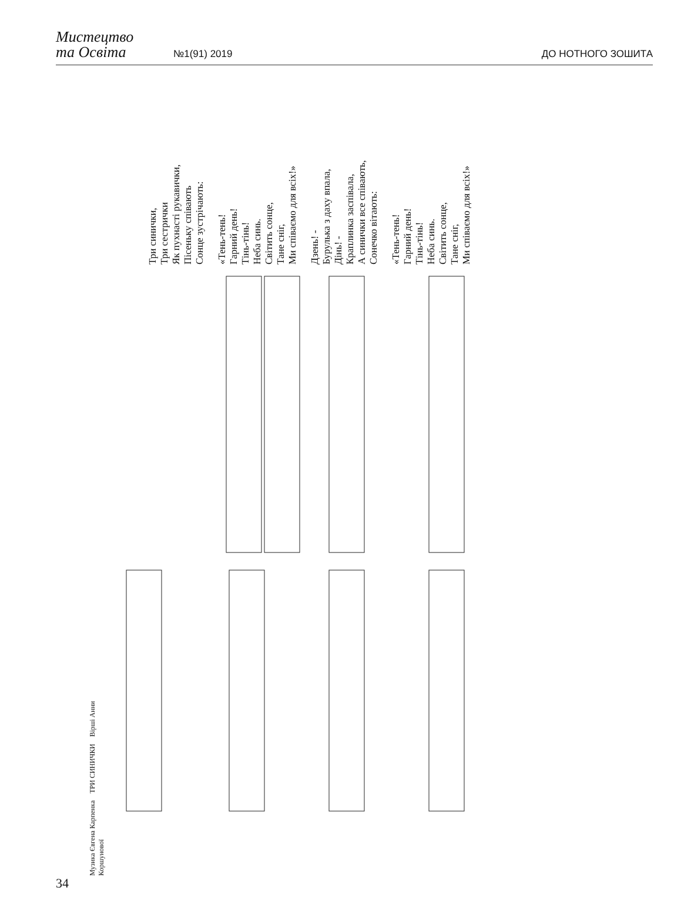Мистецтво
та Освіта
№1(91) 2019
ДО НОТНОГО ЗОШИТА
Три синички,
Три сестрички
Як пухнасті рукавички,
Пісеньку співають
Сонце зустрічають:
«Тень-тень!
Гарний день!
Тінь-тінь!
Неба синь.
Світить сонце,
Тане сніг,
Ми співаємо для всіх!»
Дзень! -
Бурулька з даху впала,
Дінь! -
Краплинка заспівала,
А синички все співають,
Сонечко вітають:
«Тень-тень!
Гарний день!
Тінь-тінь!
Неба синь.
Світить сонце,
Тане сніг,
Ми співаємо для всіх!»
Музика Євгена Карпенка ТРИ СИНИЧКИ Вірші Анни Коршунової
34